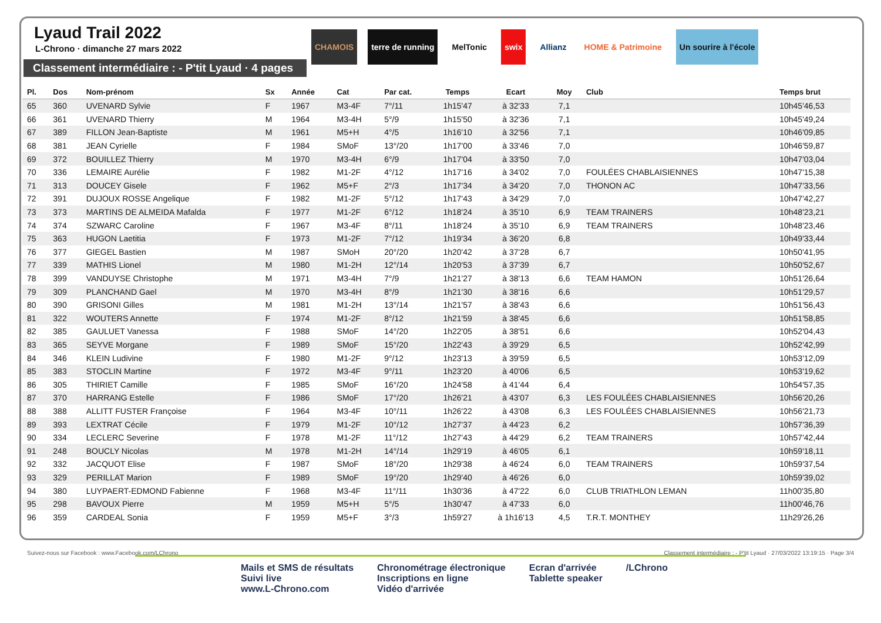Lyaud Trail 2022
L-Chrono · dimanche 27 mars 2022
Classement intermédiaire : - P'tit Lyaud · 4 pages
CHAMOIS terre de running MelTonic swix Allianz HOME & Patrimoine Un sourire à l'école
| Pl. | Dos | Nom-prénom | Sx | Année | Cat | Par cat. | Temps | Ecart | Moy | Club | Temps brut |
| --- | --- | --- | --- | --- | --- | --- | --- | --- | --- | --- | --- |
| 65 | 360 | UVENARD Sylvie | F | 1967 | M3-4F | 7°/11 | 1h15'47 | à 32'33 | 7,1 | | 10h45'46,53 |
| 66 | 361 | UVENARD Thierry | M | 1964 | M3-4H | 5°/9 | 1h15'50 | à 32'36 | 7,1 | | 10h45'49,24 |
| 67 | 389 | FILLON Jean-Baptiste | M | 1961 | M5+H | 4°/5 | 1h16'10 | à 32'56 | 7,1 | | 10h46'09,85 |
| 68 | 381 | JEAN Cyrielle | F | 1984 | SMoF | 13°/20 | 1h17'00 | à 33'46 | 7,0 | | 10h46'59,87 |
| 69 | 372 | BOUILLEZ Thierry | M | 1970 | M3-4H | 6°/9 | 1h17'04 | à 33'50 | 7,0 | | 10h47'03,04 |
| 70 | 336 | LEMAIRE Aurélie | F | 1982 | M1-2F | 4°/12 | 1h17'16 | à 34'02 | 7,0 | FOULÉES CHABLAISIENNES | 10h47'15,38 |
| 71 | 313 | DOUCEY Gisele | F | 1962 | M5+F | 2°/3 | 1h17'34 | à 34'20 | 7,0 | THONON AC | 10h47'33,56 |
| 72 | 391 | DUJOUX ROSSE Angelique | F | 1982 | M1-2F | 5°/12 | 1h17'43 | à 34'29 | 7,0 | | 10h47'42,27 |
| 73 | 373 | MARTINS DE ALMEIDA Mafalda | F | 1977 | M1-2F | 6°/12 | 1h18'24 | à 35'10 | 6,9 | TEAM TRAINERS | 10h48'23,21 |
| 74 | 374 | SZWARC Caroline | F | 1967 | M3-4F | 8°/11 | 1h18'24 | à 35'10 | 6,9 | TEAM TRAINERS | 10h48'23,46 |
| 75 | 363 | HUGON Laetitia | F | 1973 | M1-2F | 7°/12 | 1h19'34 | à 36'20 | 6,8 | | 10h49'33,44 |
| 76 | 377 | GIEGEL Bastien | M | 1987 | SMoH | 20°/20 | 1h20'42 | à 37'28 | 6,7 | | 10h50'41,95 |
| 77 | 339 | MATHIS Lionel | M | 1980 | M1-2H | 12°/14 | 1h20'53 | à 37'39 | 6,7 | | 10h50'52,67 |
| 78 | 399 | VANDUYSE Christophe | M | 1971 | M3-4H | 7°/9 | 1h21'27 | à 38'13 | 6,6 | TEAM HAMON | 10h51'26,64 |
| 79 | 309 | PLANCHAND Gael | M | 1970 | M3-4H | 8°/9 | 1h21'30 | à 38'16 | 6,6 | | 10h51'29,57 |
| 80 | 390 | GRISONI Gilles | M | 1981 | M1-2H | 13°/14 | 1h21'57 | à 38'43 | 6,6 | | 10h51'56,43 |
| 81 | 322 | WOUTERS Annette | F | 1974 | M1-2F | 8°/12 | 1h21'59 | à 38'45 | 6,6 | | 10h51'58,85 |
| 82 | 385 | GAULUET Vanessa | F | 1988 | SMoF | 14°/20 | 1h22'05 | à 38'51 | 6,6 | | 10h52'04,43 |
| 83 | 365 | SEYVE Morgane | F | 1989 | SMoF | 15°/20 | 1h22'43 | à 39'29 | 6,5 | | 10h52'42,99 |
| 84 | 346 | KLEIN Ludivine | F | 1980 | M1-2F | 9°/12 | 1h23'13 | à 39'59 | 6,5 | | 10h53'12,09 |
| 85 | 383 | STOCLIN Martine | F | 1972 | M3-4F | 9°/11 | 1h23'20 | à 40'06 | 6,5 | | 10h53'19,62 |
| 86 | 305 | THIRIET Camille | F | 1985 | SMoF | 16°/20 | 1h24'58 | à 41'44 | 6,4 | | 10h54'57,35 |
| 87 | 370 | HARRANG Estelle | F | 1986 | SMoF | 17°/20 | 1h26'21 | à 43'07 | 6,3 | LES FOULÉES CHABLAISIENNES | 10h56'20,26 |
| 88 | 388 | ALLITT FUSTER Françoise | F | 1964 | M3-4F | 10°/11 | 1h26'22 | à 43'08 | 6,3 | LES FOULÉES CHABLAISIENNES | 10h56'21,73 |
| 89 | 393 | LEXTRAT Cécile | F | 1979 | M1-2F | 10°/12 | 1h27'37 | à 44'23 | 6,2 | | 10h57'36,39 |
| 90 | 334 | LECLERC Severine | F | 1978 | M1-2F | 11°/12 | 1h27'43 | à 44'29 | 6,2 | TEAM TRAINERS | 10h57'42,44 |
| 91 | 248 | BOUCLY Nicolas | M | 1978 | M1-2H | 14°/14 | 1h29'19 | à 46'05 | 6,1 | | 10h59'18,11 |
| 92 | 332 | JACQUOT Elise | F | 1987 | SMoF | 18°/20 | 1h29'38 | à 46'24 | 6,0 | TEAM TRAINERS | 10h59'37,54 |
| 93 | 329 | PERILLAT Marion | F | 1989 | SMoF | 19°/20 | 1h29'40 | à 46'26 | 6,0 | | 10h59'39,02 |
| 94 | 380 | LUYPAERT-EDMOND Fabienne | F | 1968 | M3-4F | 11°/11 | 1h30'36 | à 47'22 | 6,0 | CLUB TRIATHLON LEMAN | 11h00'35,80 |
| 95 | 298 | BAVOUX Pierre | M | 1959 | M5+H | 5°/5 | 1h30'47 | à 47'33 | 6,0 | | 11h00'46,76 |
| 96 | 359 | CARDEAL Sonia | F | 1959 | M5+F | 3°/3 | 1h59'27 | à 1h16'13 | 4,5 | T.R.T. MONTHEY | 11h29'26,26 |
Suivez-nous sur Facebook : www.Facebook.com/LChrono Classement intermédiaire : - P'tit Lyaud · 27/03/2022 13:19:15 · Page 3/4
Mails et SMS de résultats
Suivi live
www.L-Chrono.com
Chronométrage électronique
Inscriptions en ligne
Vidéo d'arrivée
Ecran d'arrivée
Tablette speaker
/LChrono